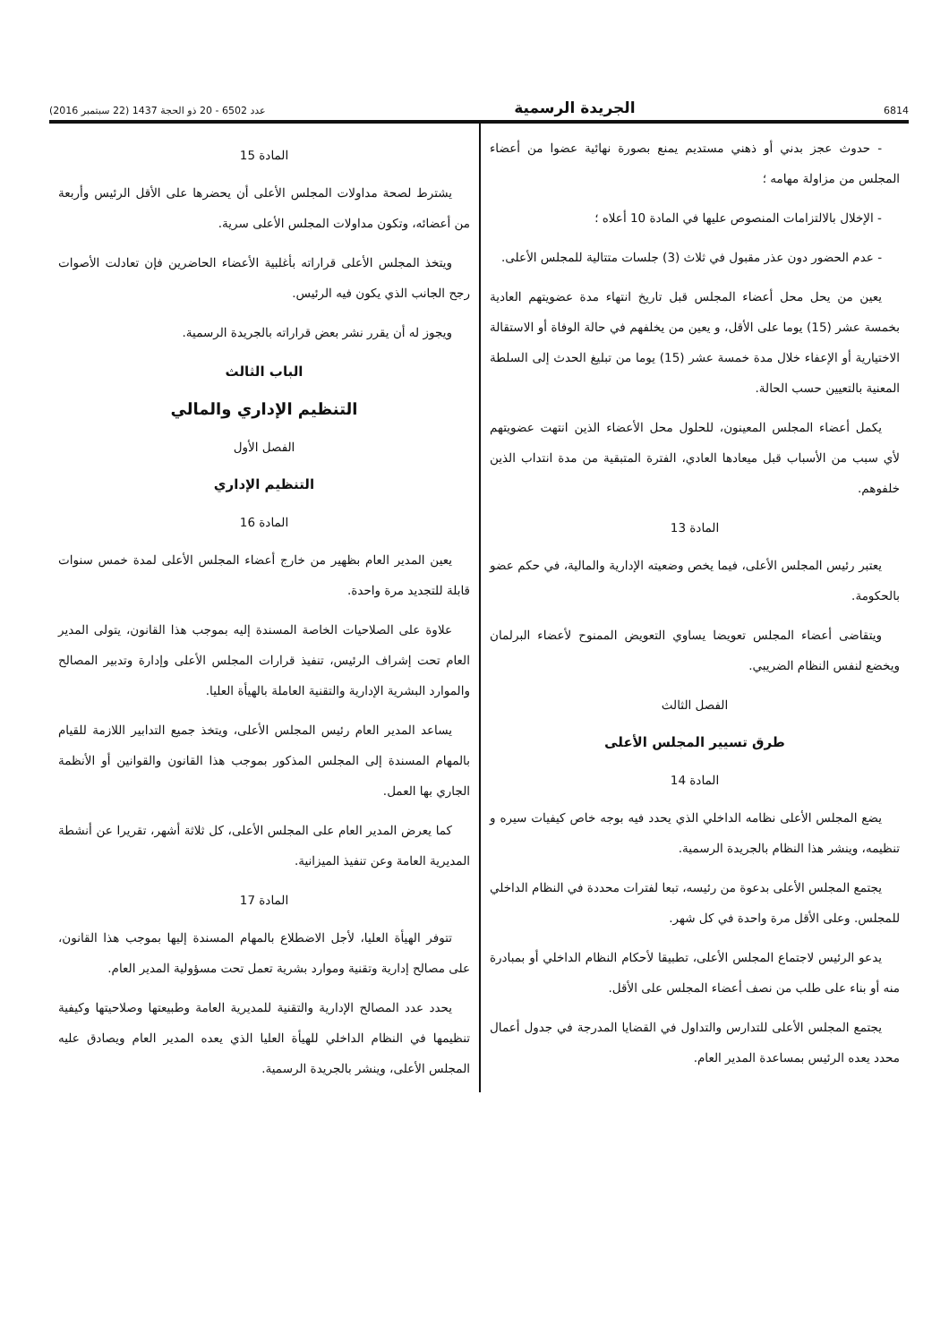6814 الجريدة الرسمية عدد 6502 - 20 ذو الحجة 1437 (22 سبتمبر 2016)
- حدوث عجز بدني أو ذهني مستديم يمنع بصورة نهائية عضوا من أعضاء المجلس من مزاولة مهامه ؛
- الإخلال بالالتزامات المنصوص عليها في المادة 10 أعلاه ؛
- عدم الحضور دون عذر مقبول في ثلاث (3) جلسات متتالية للمجلس الأعلى.
يعين من يحل محل أعضاء المجلس قبل تاريخ انتهاء مدة عضويتهم العادية بخمسة عشر (15) يوما على الأقل، و يعين من يخلفهم في حالة الوفاة أو الاستقالة الاختيارية أو الإعفاء خلال مدة خمسة عشر (15) يوما من تبليغ الحدث إلى السلطة المعنية بالتعيين حسب الحالة.
يكمل أعضاء المجلس المعينون، للحلول محل الأعضاء الذين انتهت عضويتهم لأي سبب من الأسباب قبل ميعادها العادي، الفترة المتبقية من مدة انتداب الذين خلفوهم.
المادة 13
يعتبر رئيس المجلس الأعلى، فيما يخص وضعيته الإدارية والمالية، في حكم عضو بالحكومة.
ويتقاضى أعضاء المجلس تعويضا يساوي التعويض الممنوح لأعضاء البرلمان ويخضع لنفس النظام الضريبي.
الفصل الثالث
طرق تسيير المجلس الأعلى
المادة 14
يضع المجلس الأعلى نظامه الداخلي الذي يحدد فيه بوجه خاص كيفيات سيره و تنظيمه، وينشر هذا النظام بالجريدة الرسمية.
يجتمع المجلس الأعلى بدعوة من رئيسه، تبعا لفترات محددة في النظام الداخلي للمجلس. وعلى الأقل مرة واحدة في كل شهر.
يدعو الرئيس لاجتماع المجلس الأعلى، تطبيقا لأحكام النظام الداخلي أو بمبادرة منه أو بناء على طلب من نصف أعضاء المجلس على الأقل.
يجتمع المجلس الأعلى للتدارس والتداول في القضايا المدرجة في جدول أعمال محدد يعده الرئيس بمساعدة المدير العام.
المادة 15
يشترط لصحة مداولات المجلس الأعلى أن يحضرها على الأقل الرئيس وأربعة من أعضائه، وتكون مداولات المجلس الأعلى سرية.
ويتخذ المجلس الأعلى قراراته بأغلبية الأعضاء الحاضرين فإن تعادلت الأصوات رجح الجانب الذي يكون فيه الرئيس.
ويجوز له أن يقرر نشر بعض قراراته بالجريدة الرسمية.
الباب الثالث
التنظيم الإداري والمالي
الفصل الأول
التنظيم الإداري
المادة 16
يعين المدير العام بظهير من خارج أعضاء المجلس الأعلى لمدة خمس سنوات قابلة للتجديد مرة واحدة.
علاوة على الصلاحيات الخاصة المسندة إليه بموجب هذا القانون، يتولى المدير العام تحت إشراف الرئيس، تنفيذ قرارات المجلس الأعلى وإدارة وتدبير المصالح والموارد البشرية الإدارية والتقنية العاملة بالهيأة العليا.
يساعد المدير العام رئيس المجلس الأعلى، ويتخذ جميع التدابير اللازمة للقيام بالمهام المسندة إلى المجلس المذكور بموجب هذا القانون والقوانين أو الأنظمة الجاري بها العمل.
كما يعرض المدير العام على المجلس الأعلى، كل ثلاثة أشهر، تقريرا عن أنشطة المديرية العامة وعن تنفيذ الميزانية.
المادة 17
تتوفر الهيأة العليا، لأجل الاضطلاع بالمهام المسندة إليها بموجب هذا القانون، على مصالح إدارية وتقنية وموارد بشرية تعمل تحت مسؤولية المدير العام.
يحدد عدد المصالح الإدارية والتقنية للمديرية العامة وطبيعتها وصلاحيتها وكيفية تنظيمها في النظام الداخلي للهيأة العليا الذي يعده المدير العام ويصادق عليه المجلس الأعلى، وينشر بالجريدة الرسمية.